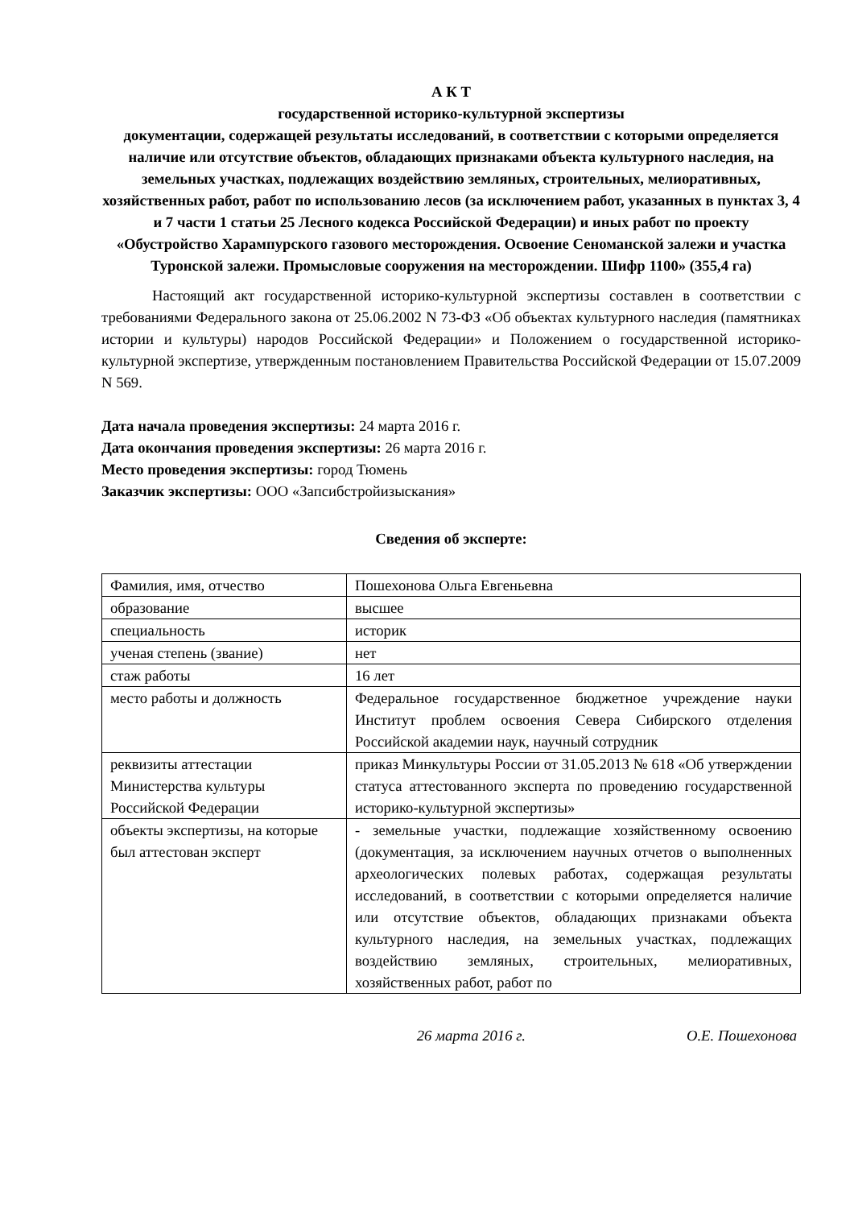А К Т
государственной историко-культурной экспертизы
документации, содержащей результаты исследований, в соответствии с которыми определяется наличие или отсутствие объектов, обладающих признаками объекта культурного наследия, на земельных участках, подлежащих воздействию земляных, строительных, мелиоративных, хозяйственных работ, работ по использованию лесов (за исключением работ, указанных в пунктах 3, 4 и 7 части 1 статьи 25 Лесного кодекса Российской Федерации) и иных работ по проекту «Обустройство Харампурского газового месторождения. Освоение Сеноманской залежи и участка Туронской залежи. Промысловые сооружения на месторождении. Шифр 1100» (355,4 га)
Настоящий акт государственной историко-культурной экспертизы составлен в соответствии с требованиями Федерального закона от 25.06.2002 N 73-ФЗ «Об объектах культурного наследия (памятниках истории и культуры) народов Российской Федерации» и Положением о государственной историко-культурной экспертизе, утвержденным постановлением Правительства Российской Федерации от 15.07.2009 N 569.
Дата начала проведения экспертизы: 24 марта 2016 г.
Дата окончания проведения экспертизы: 26 марта 2016 г.
Место проведения экспертизы: город Тюмень
Заказчик экспертизы: ООО «Запсибстройизыскания»
Сведения об эксперте:
| Фамилия, имя, отчество | Пошехонова Ольга Евгеньевна |
| образование | высшее |
| специальность | историк |
| ученая степень (звание) | нет |
| стаж работы | 16 лет |
| место работы и должность | Федеральное государственное бюджетное учреждение науки Институт проблем освоения Севера Сибирского отделения Российской академии наук, научный сотрудник |
| реквизиты аттестации Министерства культуры Российской Федерации | приказ Минкультуры России от 31.05.2013 № 618 «Об утверждении статуса аттестованного эксперта по проведению государственной историко-культурной экспертизы» |
| объекты экспертизы, на которые был аттестован эксперт | - земельные участки, подлежащие хозяйственному освоению (документация, за исключением научных отчетов о выполненных археологических полевых работах, содержащая результаты исследований, в соответствии с которыми определяется наличие или отсутствие объектов, обладающих признаками объекта культурного наследия, на земельных участках, подлежащих воздействию земляных, строительных, мелиоративных, хозяйственных работ, работ по |
26 марта 2016 г. О.Е. Пошехонова